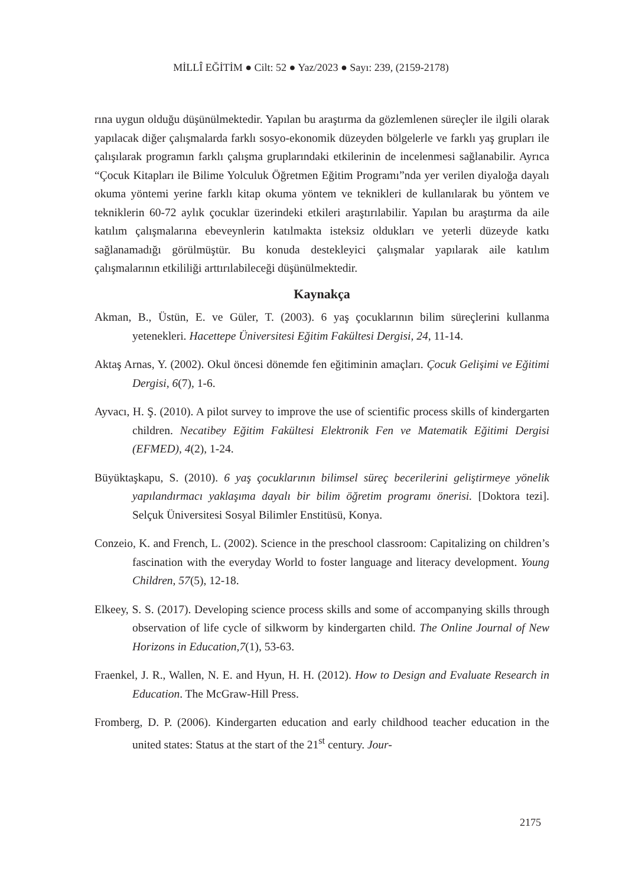MİLLÎ EĞİTİM ● Cilt: 52 ● Yaz/2023 ● Sayı: 239, (2159-2178)
rına uygun olduğu düşünülmektedir. Yapılan bu araştırma da gözlemlenen süreçler ile ilgili olarak yapılacak diğer çalışmalarda farklı sosyo-ekonomik düzeyden bölgelerle ve farklı yaş grupları ile çalışılarak programın farklı çalışma gruplarındaki etkilerinin de incelenmesi sağlanabilir. Ayrıca “Çocuk Kitapları ile Bilime Yolculuk Öğretmen Eğitim Programı”nda yer verilen diyaloğa dayalı okuma yöntemi yerine farklı kitap okuma yöntem ve teknikleri de kullanılarak bu yöntem ve tekniklerin 60-72 aylık çocuklar üzerindeki etkileri araştırılabilir. Yapılan bu araştırma da aile katılım çalışmalarına ebeveynlerin katılmakta isteksiz oldukları ve yeterli düzeyde katkı sağlanamadığı görülmüştür. Bu konuda destekleyici çalışmalar yapılarak aile katılım çalışmalarının etkililiği arttırılabileceği düşünülmektedir.
Kaynakça
Akman, B., Üstün, E. ve Güler, T. (2003). 6 yaş çocuklarının bilim süreçlerini kullanma yetenekleri. Hacettepe Üniversitesi Eğitim Fakültesi Dergisi, 24, 11-14.
Aktaş Arnas, Y. (2002). Okul öncesi dönemde fen eğitiminin amaçları. Çocuk Gelişimi ve Eğitimi Dergisi, 6(7), 1-6.
Ayvacı, H. Ş. (2010). A pilot survey to improve the use of scientific process skills of kindergarten children. Necatibey Eğitim Fakültesi Elektronik Fen ve Matematik Eğitimi Dergisi (EFMED), 4(2), 1-24.
Büyüktaşkapu, S. (2010). 6 yaş çocuklarının bilimsel süreç becerilerini geliştirmeye yönelik yapılandırmacı yaklaşıma dayalı bir bilim öğretim programı önerisi. [Doktora tezi]. Selçuk Üniversitesi Sosyal Bilimler Enstitüsü, Konya.
Conzeio, K. and French, L. (2002). Science in the preschool classroom: Capitalizing on children’s fascination with the everyday World to foster language and literacy development. Young Children, 57(5), 12-18.
Elkeey, S. S. (2017). Developing science process skills and some of accompanying skills through observation of life cycle of silkworm by kindergarten child. The Online Journal of New Horizons in Education,7(1), 53-63.
Fraenkel, J. R., Wallen, N. E. and Hyun, H. H. (2012). How to Design and Evaluate Research in Education. The McGraw-Hill Press.
Fromberg, D. P. (2006). Kindergarten education and early childhood teacher education in the united states: Status at the start of the 21<sup>st</sup> century. Jour-
2175